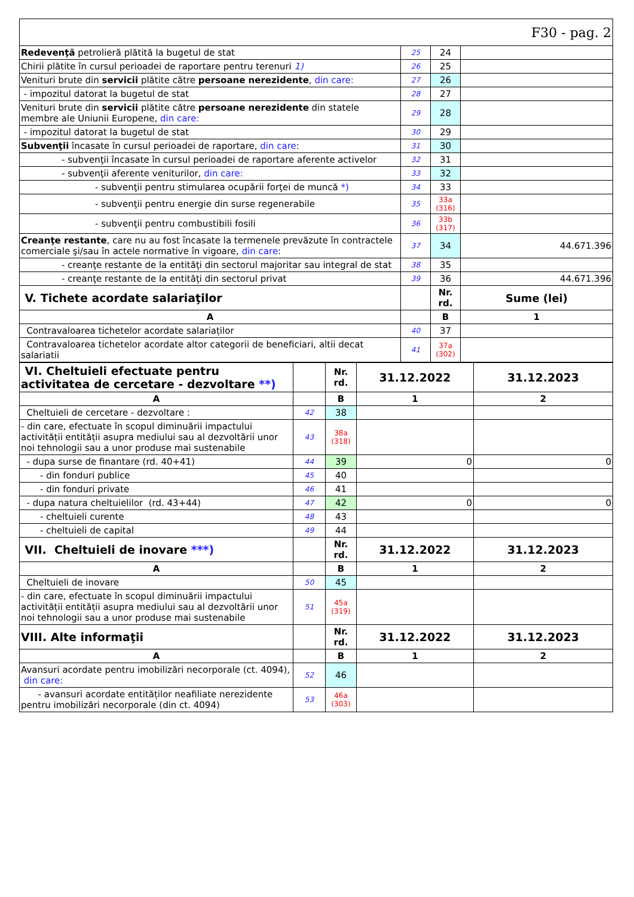| F30 - pag. 2 | | | |
| Redevenţă petrolieră plătită la bugetul de stat | 25 | 24 | |
| Chirii plătite în cursul perioadei de raportare pentru terenuri 1) | 26 | 25 | |
| Venituri brute din servicii plătite către persoane nerezidente , din care: | 27 | 26 | |
| - impozitul datorat la bugetul de stat | 28 | 27 | |
| Venituri brute din servicii plătite către persoane nerezidente din statele membre ale Uniunii Europene, din care: | 29 | 28 | |
| - impozitul datorat la bugetul de stat | 30 | 29 | |
| Subvenţii încasate în cursul perioadei de raportare, din care : | 31 | 30 | |
| - subvenţii încasate în cursul perioadei de raportare aferente activelor | 32 | 31 | |
| - subvenţii aferente veniturilor, din care: | 33 | 32 | |
| - subvenţii pentru stimularea ocupării forţei de muncă *) | 34 | 33 | |
| - subvenţii pentru energie din surse regenerabile | 35 | 33a (316) | |
| - subvenţii pentru combustibili fosili | 36 | 33b (317) | |
| Creanţe restante , care nu au fost încasate la termenele prevăzute în contractele comerciale şi/sau în actele normative în vigoare, din care : | 37 | 34 | 44.671.396 |
| - creanţe restante de la entităţi din sectorul majoritar sau integral de stat | 38 | 35 | |
| - creanţe restante de la entităţi din sectorul privat | 39 | 36 | 44.671.396 |
| V. Tichete acordate salariaţilor | | Nr. rd. | Sume (lei) |
| A | | B | 1 |
| Contravaloarea tichetelor acordate salariaților | 40 | 37 | |
| Contravaloarea tichetelor acordate altor categorii de beneficiari, altii decat salariatii | 41 | 37a (302) | |
| VI. Cheltuieli efectuate pentru activitatea de cercetare - dezvoltare **) | | Nr. rd. | 31.12.2022 | 31.12.2023 |
| A | | B | 1 | 2 |
| Cheltuieli de cercetare - dezvoltare : | 42 | 38 | | |
| - din care, efectuate în scopul diminuării impactului activității entității asupra mediului sau al dezvoltării unor noi tehnologii sau a unor produse mai sustenabile | 43 | 38a (318) | | |
| - dupa surse de finantare (rd. 40+41) | 44 | 39 | 0 | 0 |
| - din fonduri publice | 45 | 40 | | |
| - din fonduri private | 46 | 41 | | |
| - dupa natura cheltuielilor (rd. 43+44) | 47 | 42 | 0 | 0 |
| - cheltuieli curente | 48 | 43 | | |
| - cheltuieli de capital | 49 | 44 | | |
| VII. Cheltuieli de inovare ***) | | Nr. rd. | 31.12.2022 | 31.12.2023 |
| A | | B | 1 | 2 |
| Cheltuieli de inovare | 50 | 45 | | |
| - din care, efectuate în scopul diminuării impactului activității entității asupra mediului sau al dezvoltării unor noi tehnologii sau a unor produse mai sustenabile | 51 | 45a (319) | | |
| VIII. Alte informaţii | | Nr. rd. | 31.12.2022 | 31.12.2023 |
| A | | B | 1 | 2 |
| Avansuri acordate pentru imobilizări necorporale (ct. 4094), din care: | 52 | 46 | | |
| - avansuri acordate entităților neafiliate nerezidente pentru imobilizări necorporale (din ct. 4094) | 53 | 46a (303) | | |